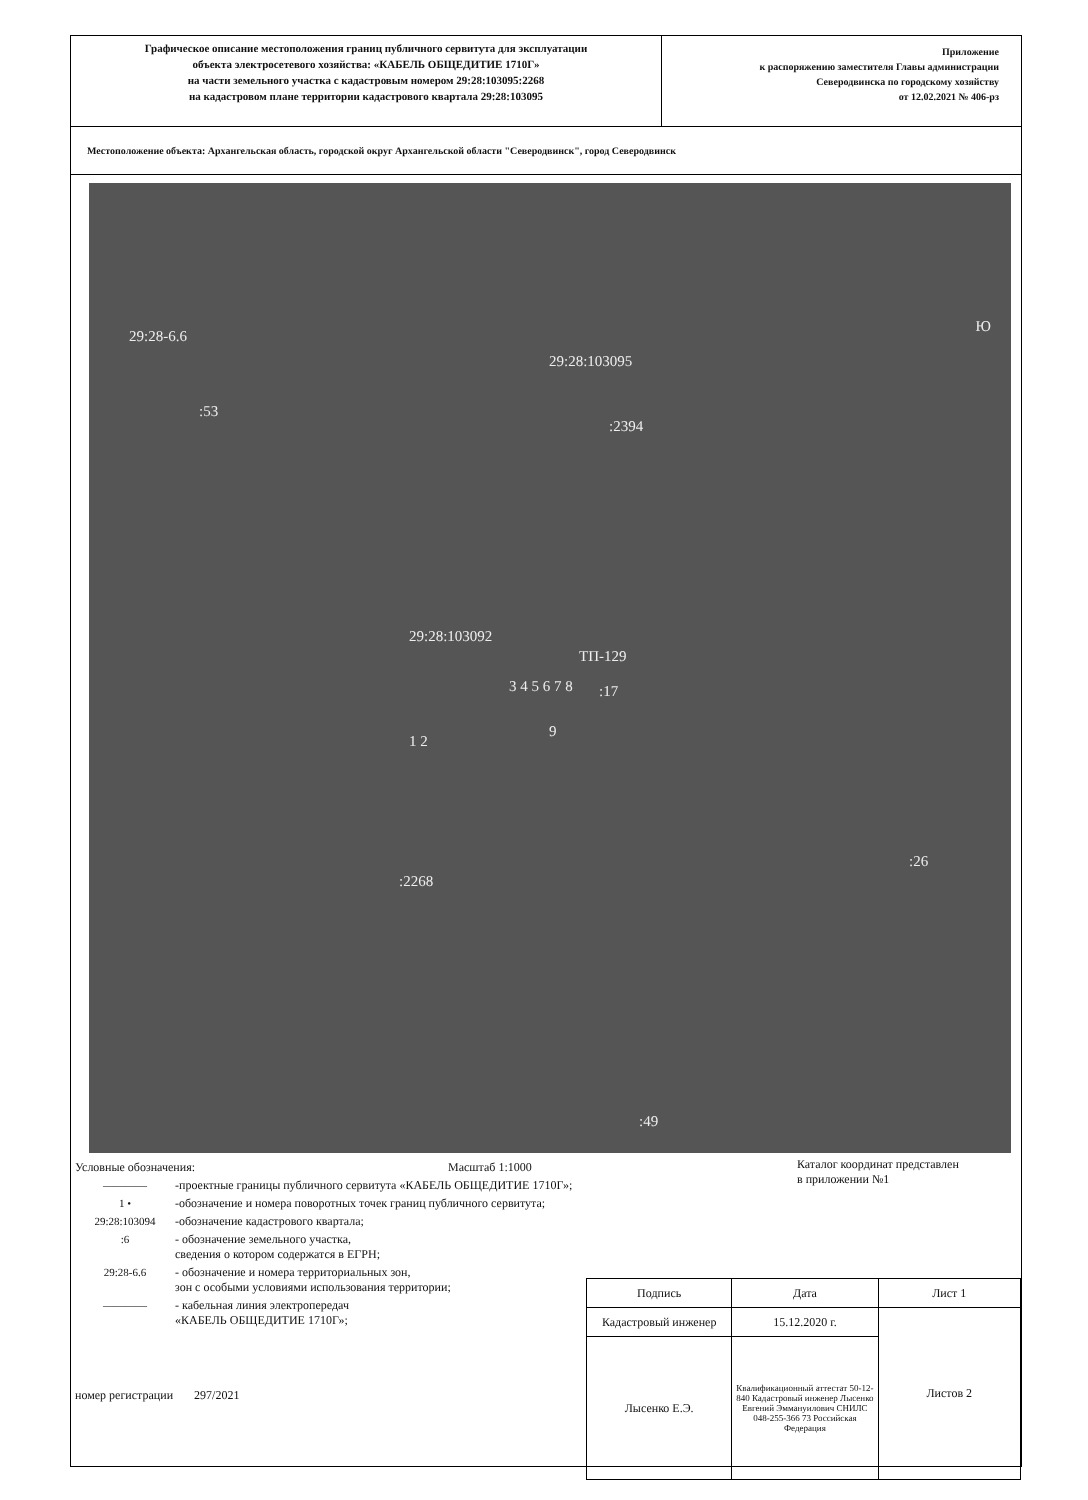Графическое описание местоположения границ публичного сервитута для эксплуатации
объекта электросетевого хозяйства: «КАБЕЛЬ ОБЩЕДИТИЕ 1710Г»
на части земельного участка с кадастровым номером 29:28:103095:2268
на кадастровом плане территории кадастрового квартала 29:28:103095
Приложение
к распоряжению заместителя Главы администрации
Северодвинска по городскому хозяйству
от 12.02.2021 № 406-рз
Местоположение объекта: Архангельская область, городской округ Архангельской области "Северодвинск", город Северодвинск
29:28-6.6
:53
29:28:103095
:2394
29:28:103092
ТП-129
:17 3 4 5 6 7 8
1 2
9
:2268
:26
:49
Ю
Условные обозначения: Масштаб 1:1000
———— -проектные границы публичного сервитута «КАБЕЛЬ ОБЩЕДИТИЕ 1710Г»;
1 • -обозначение и номера поворотных точек границ публичного сервитута;
29:28:103094 -обозначение кадастрового квартала;
:6 - обозначение земельного участка,
сведения о котором содержатся в ЕГРН;
29:28-6.6 - обозначение и номера территориальных зон,
зон с особыми условиями использования территории;
———— - кабельная линия электропередач
«КАБЕЛЬ ОБЩЕДИТИЕ 1710Г»;
номер регистрации 297/2021
Каталог координат представлен
в приложении №1
| Подпись | Дата | Лист 1 |
| Кадастровый инженер | 15.12.2020 г. | Листов 2 |
| Лысенко Е.Э. | Квалификационный аттестат 50-12-840 Кадастровый инженер Лысенко Евгений Эммануилович СНИЛС 048-255-366 73 Российская Федерация | |